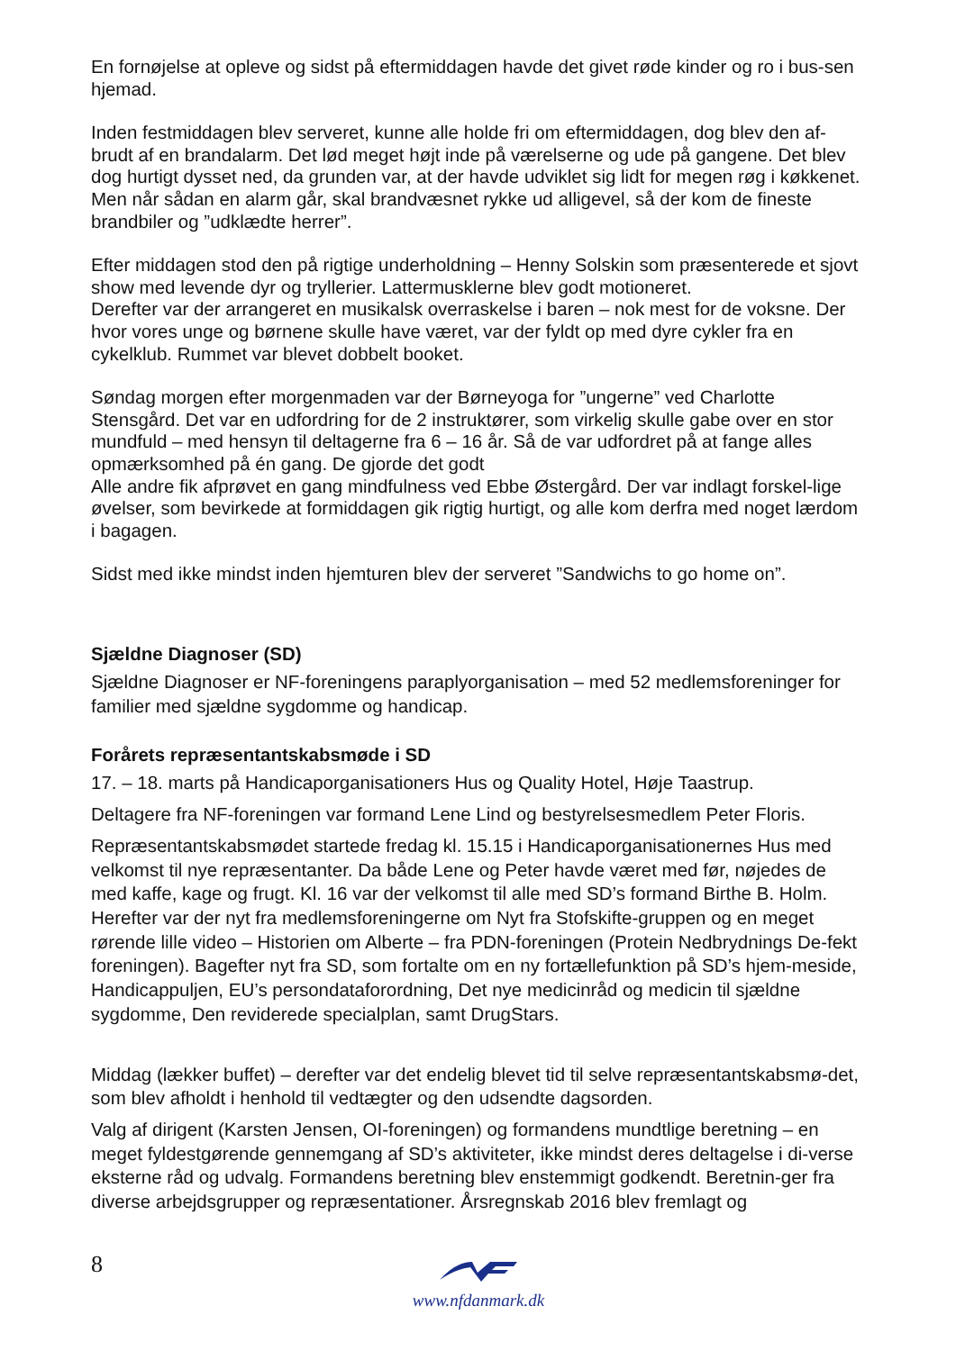En fornøjelse at opleve og sidst på eftermiddagen havde det givet røde kinder og ro i bus-sen hjemad.
Inden festmiddagen blev serveret, kunne alle holde fri om eftermiddagen, dog blev den af-brudt af en brandalarm. Det lød meget højt inde på værelserne og ude på gangene. Det blev dog hurtigt dysset ned, da grunden var, at der havde udviklet sig lidt for megen røg i køkkenet. Men når sådan en alarm går, skal brandvæsnet rykke ud alligevel, så der kom de fineste brandbiler og ”udklædte herrer”.
Efter middagen stod den på rigtige underholdning – Henny Solskin som præsenterede et sjovt show med levende dyr og tryllerier. Lattermusklerne blev godt motioneret.
Derefter var der arrangeret en musikalsk overraskelse i baren – nok mest for de voksne. Der hvor vores unge og børnene skulle have været, var der fyldt op med dyre cykler fra en cykelklub. Rummet var blevet dobbelt booket.
Søndag morgen efter morgenmaden var der Børneyoga for ”ungerne” ved Charlotte Stensgård. Det var en udfordring for de 2 instruktører, som virkelig skulle gabe over en stor mundfuld – med hensyn til deltagerne fra 6 – 16 år. Så de var udfordret på at fange alles opmærksomhed på én gang. De gjorde det godt
Alle andre fik afprøvet en gang mindfulness ved Ebbe Østergård. Der var indlagt forskel-lige øvelser, som bevirkede at formiddagen gik rigtig hurtigt, og alle kom derfra med noget lærdom i bagagen.
Sidst med ikke mindst inden hjemturen blev der serveret ”Sandwichs to go home on”.
Sjældne Diagnoser (SD)
Sjældne Diagnoser er NF-foreningens paraplyorganisation – med 52 medlemsforeninger for familier med sjældne sygdomme og handicap.
Forårets repræsentantskabsmøde i SD
17. – 18. marts på Handicaporganisationers Hus og Quality Hotel, Høje Taastrup.
Deltagere fra NF-foreningen var formand Lene Lind og bestyrelsesmedlem Peter Floris.
Repræsentantskabsmødet startede fredag kl. 15.15 i Handicaporganisationernes Hus med velkomst til nye repræsentanter. Da både Lene og Peter havde været med før, nøjedes de med kaffe, kage og frugt. Kl. 16 var der velkomst til alle med SD’s formand Birthe B. Holm. Herefter var der nyt fra medlemsforeningerne om Nyt fra Stofskifte-gruppen og en meget rørende lille video – Historien om Alberte – fra PDN-foreningen (Protein Nedbrydnings De-fekt foreningen). Bagefter nyt fra SD, som fortalte om en ny fortællefunktion på SD’s hjem-meside, Handicappuljen, EU’s persondataforordning, Det nye medicinråd og medicin til sjældne sygdomme, Den reviderede specialplan, samt DrugStars.
Middag (lækker buffet) – derefter var det endelig blevet tid til selve repræsentantskabsmø-det, som blev afholdt i henhold til vedtægter og den udsendte dagsorden.
Valg af dirigent (Karsten Jensen, OI-foreningen) og formandens mundtlige beretning – en meget fyldestgørende gennemgang af SD’s aktiviteter, ikke mindst deres deltagelse i di-verse eksterne råd og udvalg. Formandens beretning blev enstemmigt godkendt. Beretnin-ger fra diverse arbejdsgrupper og repræsentationer. Årsregnskab 2016 blev fremlagt og
8
www.nfdanmark.dk